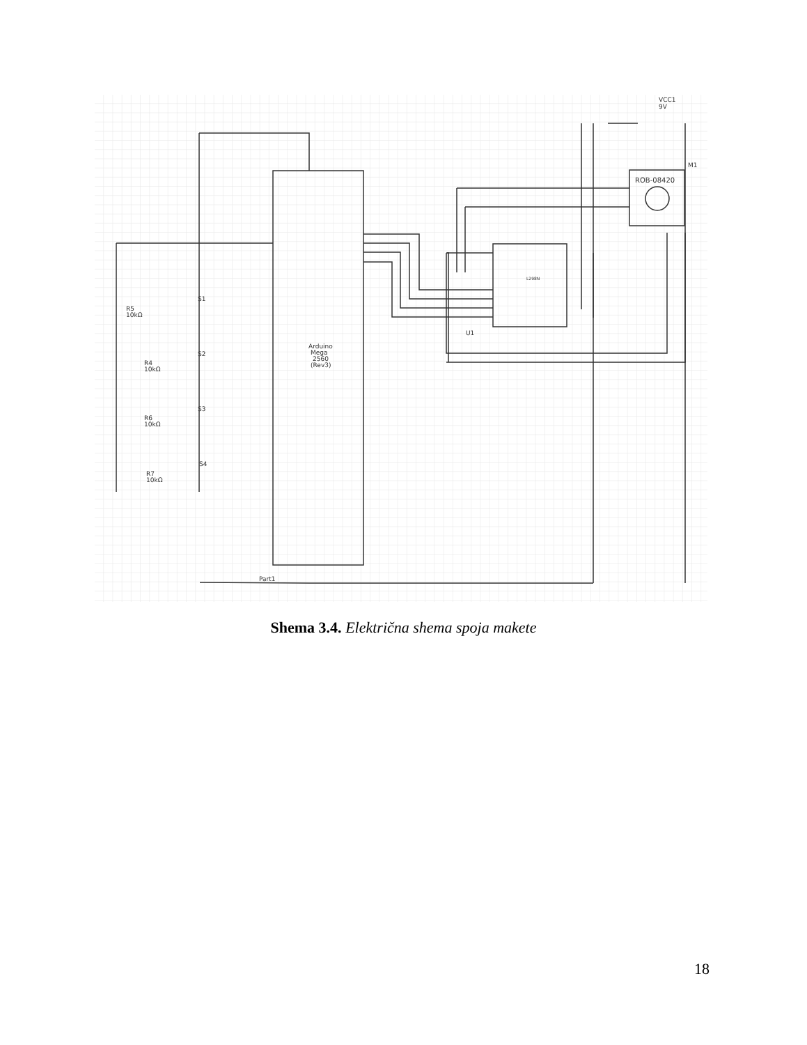VCC1
9V
M1
ROB-08420
L298N
U1
Arduino
Mega
2560
(Rev3)
S1
S2
S3
S4
R5
10kΩ
R4
10kΩ
R6
10kΩ
R7
10kΩ
Part1
Shema 3.4. Električna shema spoja makete
18